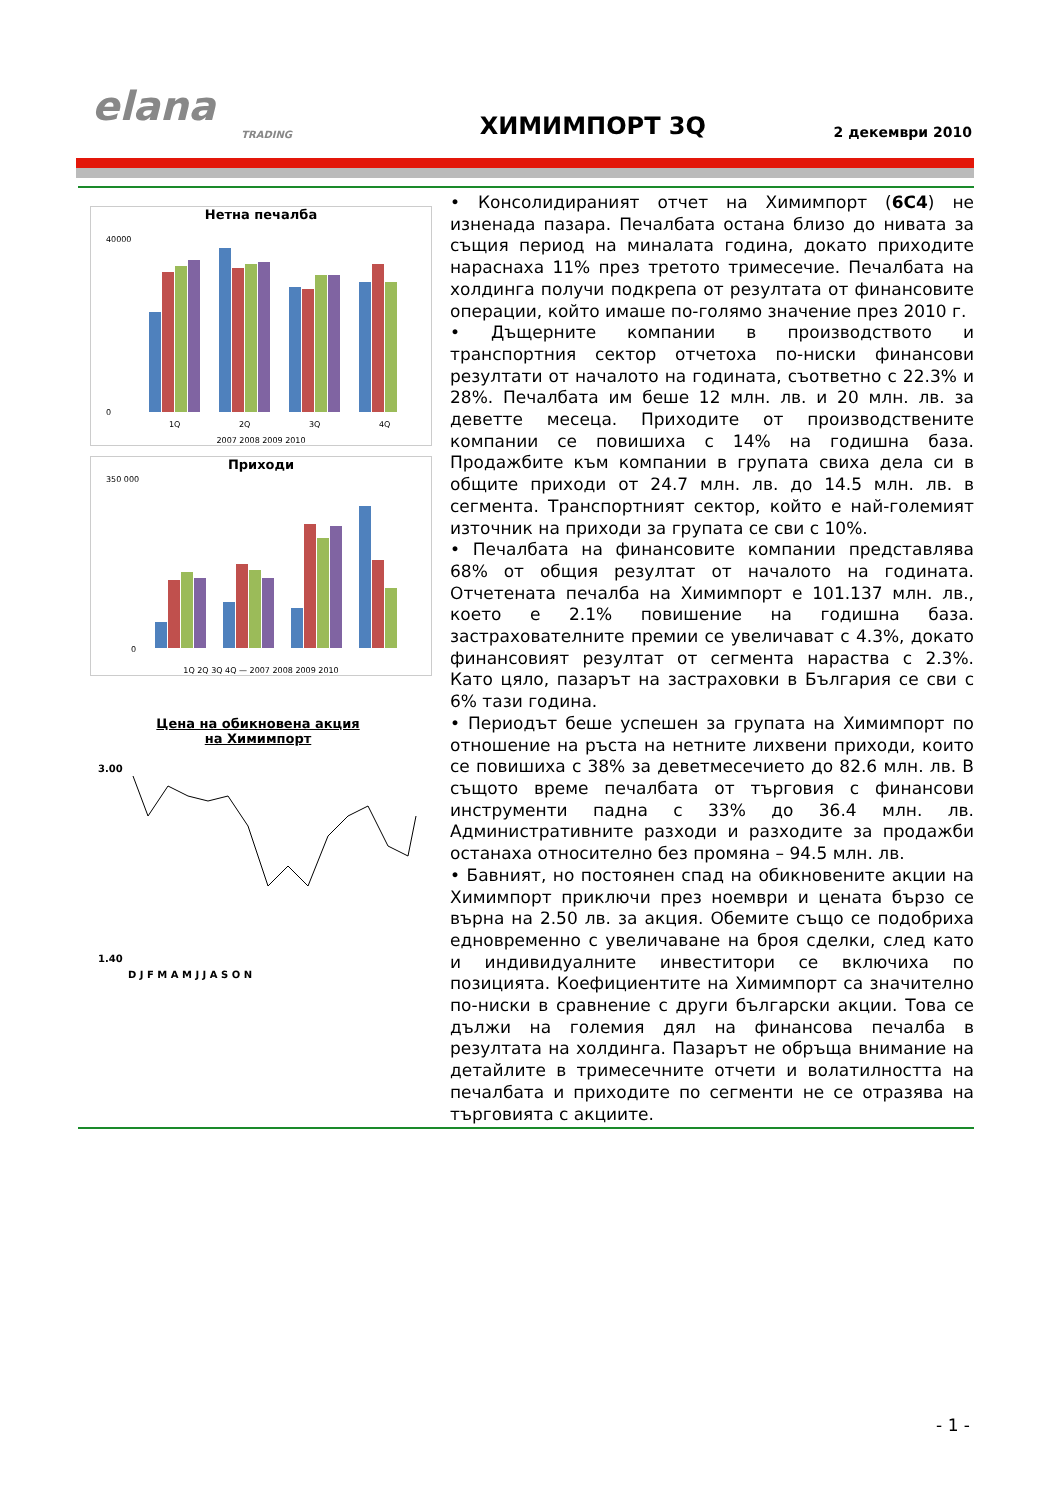elana
TRADING
ХИМИМПОРТ 3Q
2 декември 2010
Нетна печалба
40000
0
1Q
2Q
3Q
4Q
2007 2008 2009 2010
Приходи
350 000
0
1Q 2Q 3Q 4Q — 2007 2008 2009 2010
Цена на обикновена акция
на Химимпорт
3.00
1.40
D J F M A M J J A S O N
• Консолидираният отчет на Химимпорт (6C4) не изненада пазара. Печалбата остана близо до нивата за същия период на миналата година, докато приходите нараснаха 11% през третото тримесечие. Печалбата на холдинга получи подкрепа от резултата от финансовите операции, който имаше по-голямо значение през 2010 г.
• Дъщерните компании в производството и транспортния сектор отчетоха по-ниски финансови резултати от началото на годината, съответно с 22.3% и 28%. Печалбата им беше 12 млн. лв. и 20 млн. лв. за деветте месеца. Приходите от производствените компании се повишиха с 14% на годишна база. Продажбите към компании в групата свиха дела си в общите приходи от 24.7 млн. лв. до 14.5 млн. лв. в сегмента. Транспортният сектор, който е най-големият източник на приходи за групата се сви с 10%.
• Печалбата на финансовите компании представлява 68% от общия резултат от началото на годината. Отчетената печалба на Химимпорт е 101.137 млн. лв., което е 2.1% повишение на годишна база. застрахователните премии се увеличават с 4.3%, докато финансовият резултат от сегмента нараства с 2.3%. Като цяло, пазарът на застраховки в България се сви с 6% тази година.
• Периодът беше успешен за групата на Химимпорт по отношение на ръста на нетните лихвени приходи, които се повишиха с 38% за деветмесечието до 82.6 млн. лв. В същото време печалбата от търговия с финансови инструменти падна с 33% до 36.4 млн. лв. Административните разходи и разходите за продажби останаха относително без промяна – 94.5 млн. лв.
• Бавният, но постоянен спад на обикновените акции на Химимпорт приключи през ноември и цената бързо се върна на 2.50 лв. за акция. Обемите също се подобриха едновременно с увеличаване на броя сделки, след като и индивидуалните инвеститори се включиха по позицията. Коефициентите на Химимпорт са значително по-ниски в сравнение с други български акции. Това се дължи на големия дял на финансова печалба в резултата на холдинга. Пазарът не обръща внимание на детайлите в тримесечните отчети и волатилността на печалбата и приходите по сегменти не се отразява на търговията с акциите.
- 1 -